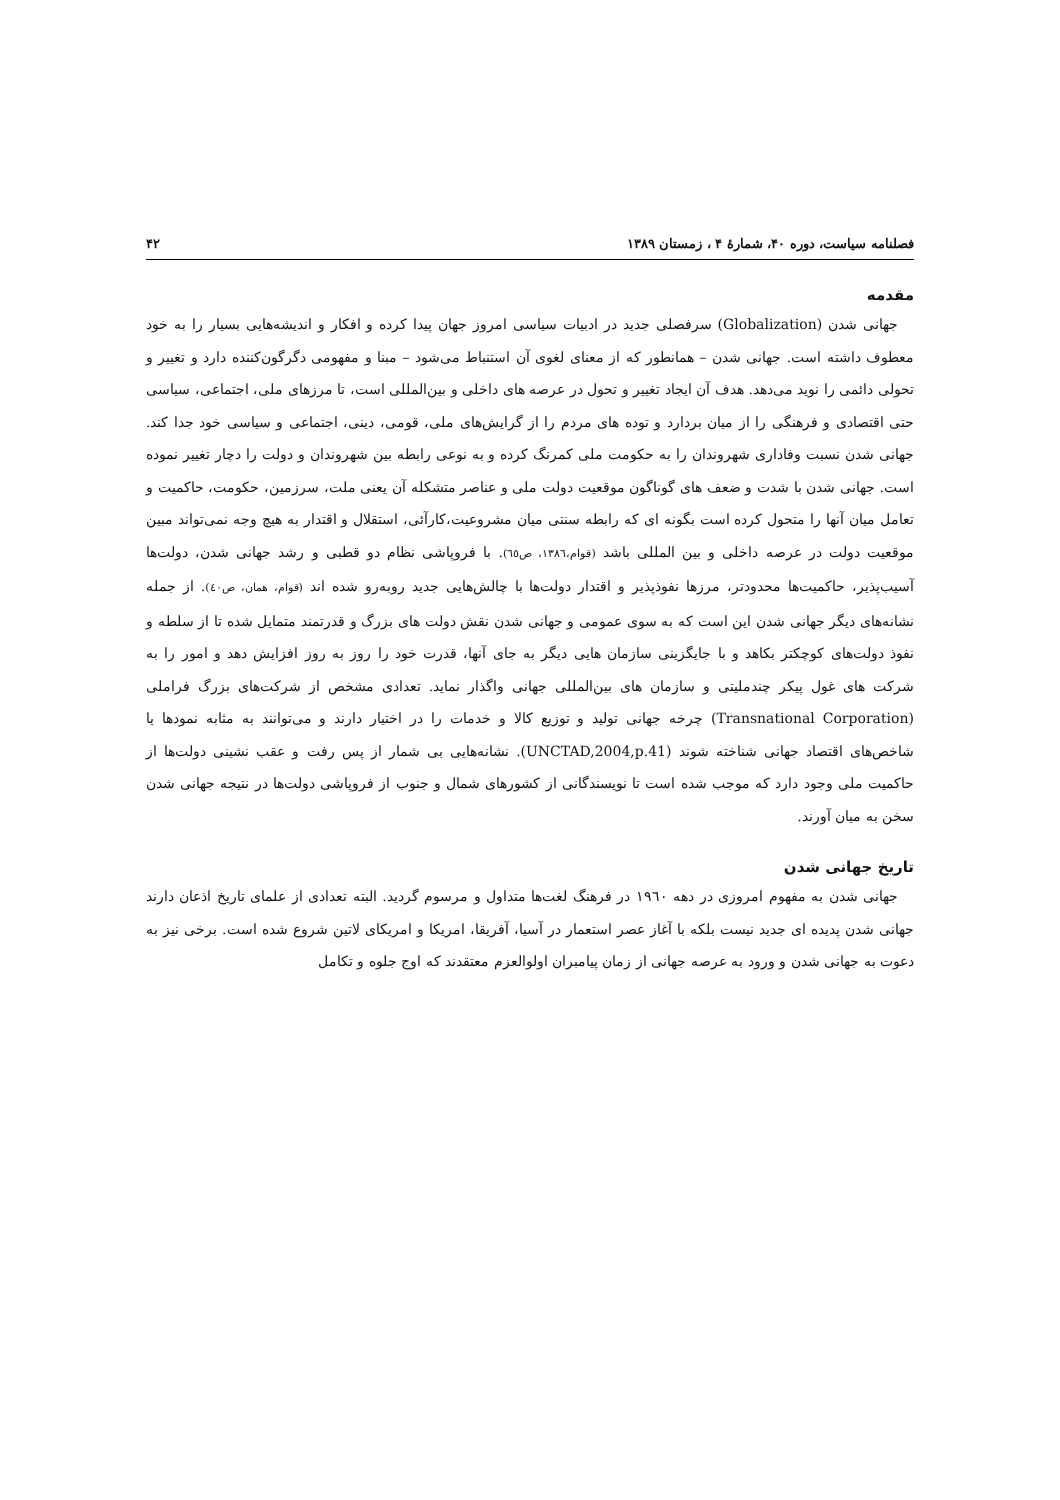فصلنامه سیاست، دوره ۴۰، شمارهٔ ۴ ، زمستان ۱۳۸۹ ۴۲
مقدمه
جهانی شدن (Globalization) سرفصلی جدید در ادبیات سیاسی امروز جهان پیدا کرده و افکار و اندیشه‌هایی بسیار را به خود معطوف داشته است. جهانی شدن – همانطور که از معنای لغوی آن استنباط می‌شود – مبنا و مفهومی دگرگون‌کننده دارد و تغییر و تحولی دائمی را نوید می‌دهد. هدف آن ایجاد تغییر و تحول در عرصه های داخلی و بین‌المللی است، تا مرزهای ملی، اجتماعی، سیاسی حتی اقتصادی و فرهنگی را از میان بردارد و توده های مردم را از گرایش‌های ملی، قومی، دینی، اجتماعی و سیاسی خود جدا کند. جهانی شدن نسبت وفاداری شهروندان را به حکومت ملی کمرنگ کرده و به نوعی رابطه بین شهروندان و دولت را دچار تغییر نموده است. جهانی شدن با شدت و ضعف های گوناگون موقعیت دولت ملی و عناصر متشکله آن یعنی ملت، سرزمین، حکومت، حاکمیت و تعامل میان آنها را متحول کرده است بگونه ای که رابطه سنتی میان مشروعیت،کارآئی، استقلال و اقتدار به هیچ وجه نمی‌تواند مبین موقعیت دولت در عرصه داخلی و بین المللی باشد (قوام،۱۳۸٦، ص٦٥). با فروپاشی نظام دو قطبی و رشد جهانی شدن، دولت‌ها آسیب‌پذیر، حاکمیت‌ها محدودتر، مرزها نفوذپذیر و اقتدار دولت‌ها با چالش‌هایی جدید روبه‌رو شده اند (قوام، همان، ص٤٠). از جمله نشانه‌های دیگر جهانی شدن این است که به سوی عمومی و جهانی شدن نقش دولت های بزرگ و قدرتمند متمایل شده تا از سلطه و نفوذ دولت‌های کوچکتر بکاهد و با جایگزینی سازمان هایی دیگر به جای آنها، قدرت خود را روز به روز افزایش دهد و امور را به شرکت های غول پیکر چندملیتی و سازمان های بین‌المللی جهانی واگذار نماید. تعدادی مشخص از شرکت‌های بزرگ فراملی (Transnational Corporation) چرخه جهانی تولید و توزیع کالا و خدمات را در اختیار دارند و می‌توانند به مثابه نمودها یا شاخص‌های اقتصاد جهانی شناخته شوند (UNCTAD,2004,p.41). نشانه‌هایی بی شمار از پس رفت و عقب نشینی دولت‌ها از حاکمیت ملی وجود دارد که موجب شده است تا نویسندگانی از کشورهای شمال و جنوب از فروپاشی دولت‌ها در نتیجه جهانی شدن سخن به میان آورند.
تاریخ جهانی شدن
جهانی شدن به مفهوم امروزی در دهه ۱۹٦۰ در فرهنگ لغت‌ها متداول و مرسوم گردید. البته تعدادی از علمای تاریخ اذعان دارند جهانی شدن پدیده ای جدید نیست بلکه با آغاز عصر استعمار در آسیا، آفریقا، امریکا و امریکای لاتین شروع شده است. برخی نیز به دعوت به جهانی شدن و ورود به عرصه جهانی از زمان پیامبران اولوالعزم معتقدند که اوج جلوه و تکامل